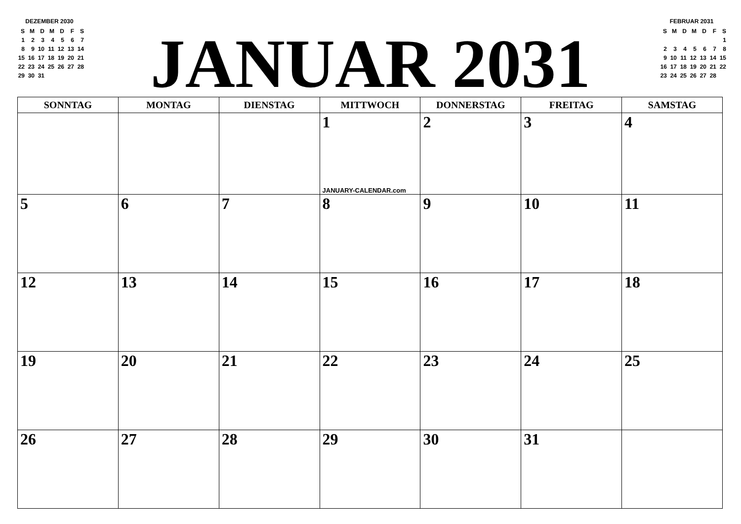DEZEMBER 2030
| S | M | D | M | D | F | S |
| 1 | 2 | 3 | 4 | 5 | 6 | 7 |
| 8 | 9 | 10 | 11 | 12 | 13 | 14 |
| 15 | 16 | 17 | 18 | 19 | 20 | 21 |
| 22 | 23 | 24 | 25 | 26 | 27 | 28 |
| 29 | 30 | 31 | | | | |
JANUAR 2031
FEBRUAR 2031
| S | M | D | M | D | F | S |
| | | | | | | 1 |
| 2 | 3 | 4 | 5 | 6 | 7 | 8 |
| 9 | 10 | 11 | 12 | 13 | 14 | 15 |
| 16 | 17 | 18 | 19 | 20 | 21 | 22 |
| 23 | 24 | 25 | 26 | 27 | 28 | |
| SONNTAG | MONTAG | DIENSTAG | MITTWOCH | DONNERSTAG | FREITAG | SAMSTAG |
| --- | --- | --- | --- | --- | --- | --- |
| | | | 1 JANUARY-CALENDAR.com | 2 | 3 | 4 |
| 5 | 6 | 7 | 8 | 9 | 10 | 11 |
| 12 | 13 | 14 | 15 | 16 | 17 | 18 |
| 19 | 20 | 21 | 22 | 23 | 24 | 25 |
| 26 | 27 | 28 | 29 | 30 | 31 | |